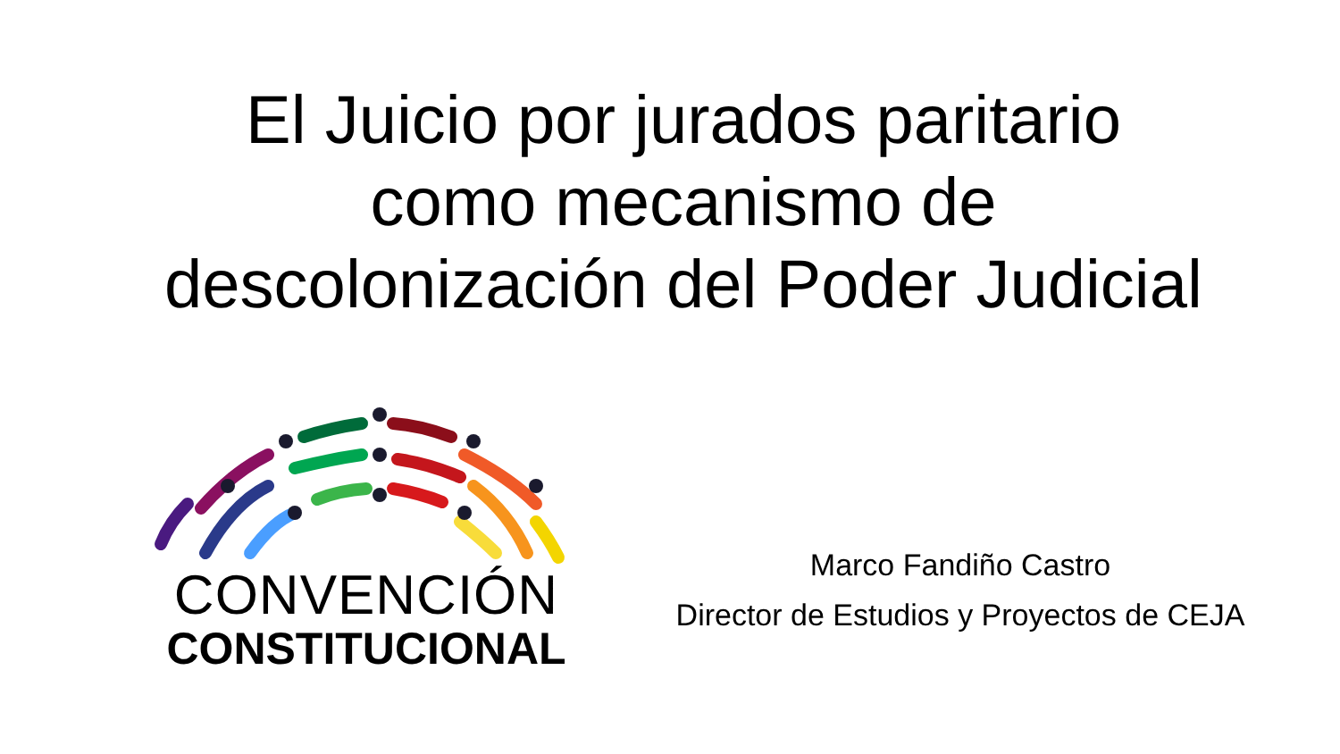El Juicio por jurados paritario
como mecanismo de
descolonización del Poder Judicial
CONVENCIÓN
CONSTITUCIONAL
Marco Fandiño Castro
Director de Estudios y Proyectos de CEJA